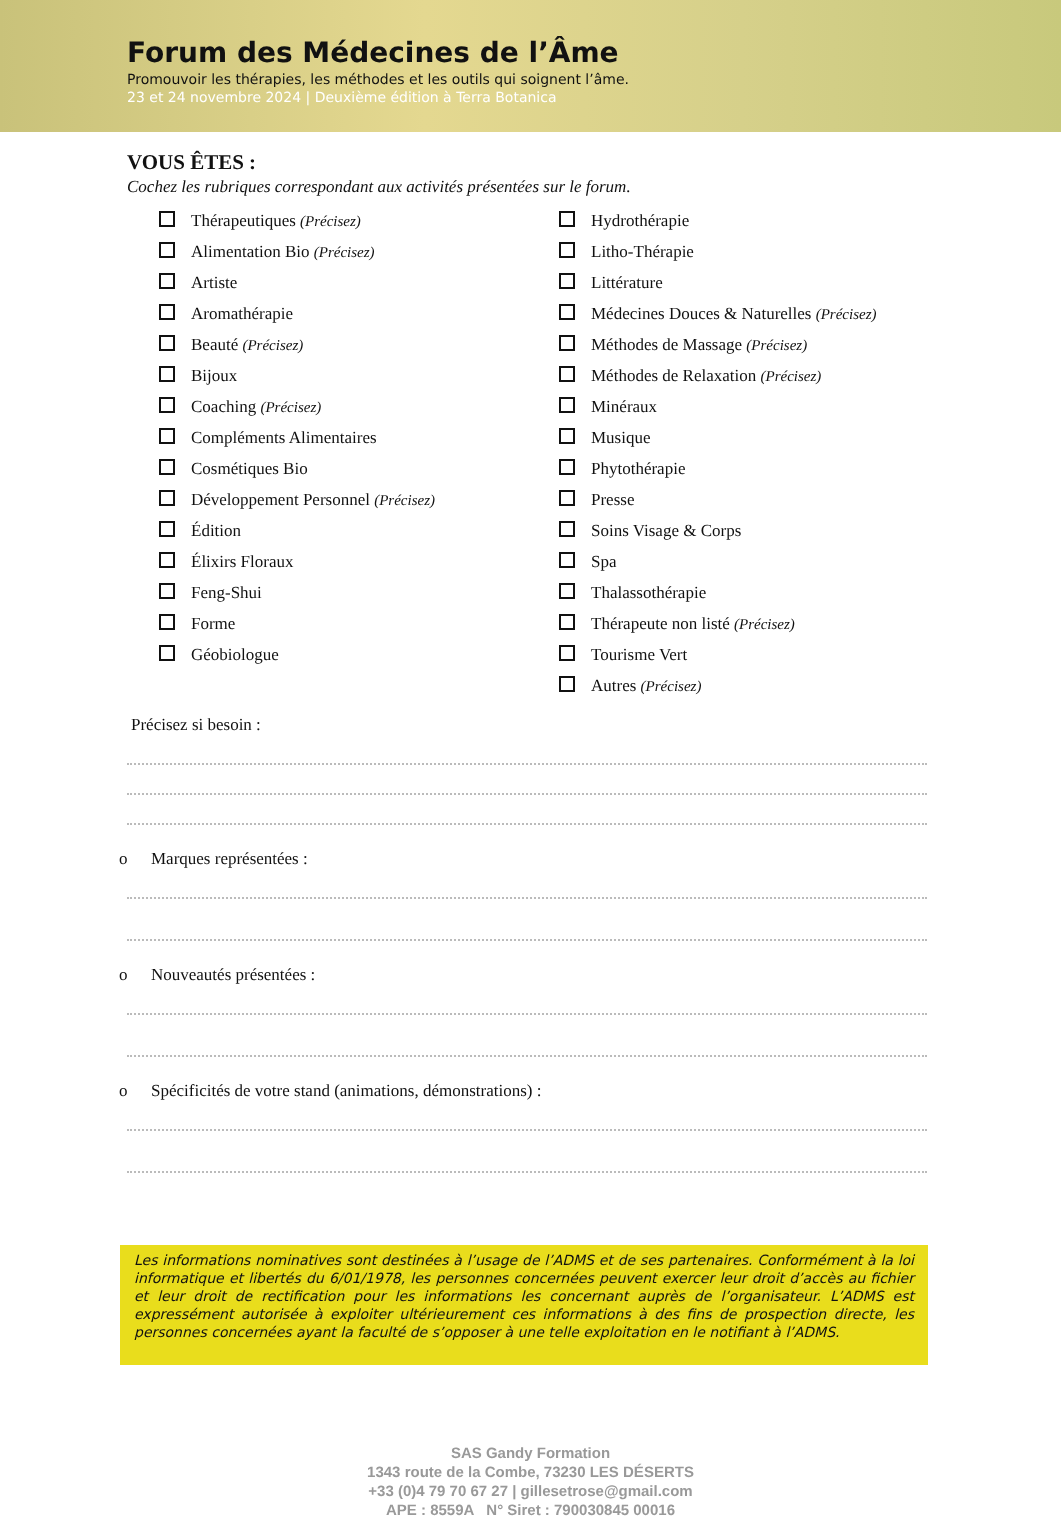Forum des Médecines de l’Âme
Promouvoir les thérapies, les méthodes et les outils qui soignent l’âme.
23 et 24 novembre 2024 | Deuxième édition à Terra Botanica
VOUS ÊTES :
Cochez les rubriques correspondant aux activités présentées sur le forum.
Thérapeutiques (Précisez)
Alimentation Bio (Précisez)
Artiste
Aromathérapie
Beauté (Précisez)
Bijoux
Coaching (Précisez)
Compléments Alimentaires
Cosmétiques Bio
Développement Personnel (Précisez)
Édition
Élixirs Floraux
Feng-Shui
Forme
Géobiologue
Hydrothérapie
Litho-Thérapie
Littérature
Médecines Douces & Naturelles (Précisez)
Méthodes de Massage (Précisez)
Méthodes de Relaxation (Précisez)
Minéraux
Musique
Phytothérapie
Presse
Soins Visage & Corps
Spa
Thalassothérapie
Thérapeute non listé (Précisez)
Tourisme Vert
Autres (Précisez)
Précisez si besoin :
o Marques représentées :
o Nouveautés présentées :
o Spécificités de votre stand (animations, démonstrations) :
Les informations nominatives sont destinées à l’usage de l’ADMS et de ses partenaires. Conformément à la loi informatique et libertés du 6/01/1978, les personnes concernées peuvent exercer leur droit d’accès au fichier et leur droit de rectification pour les informations les concernant auprès de l’organisateur. L’ADMS est expressément autorisée à exploiter ultérieurement ces informations à des fins de prospection directe, les personnes concernées ayant la faculté de s’opposer à une telle exploitation en le notifiant à l’ADMS.
SAS Gandy Formation
1343 route de la Combe, 73230 LES DÉSERTS
+33 (0)4 79 70 67 27 | gillesetrose@gmail.com
APE : 8559A N° Siret : 790030845 00016